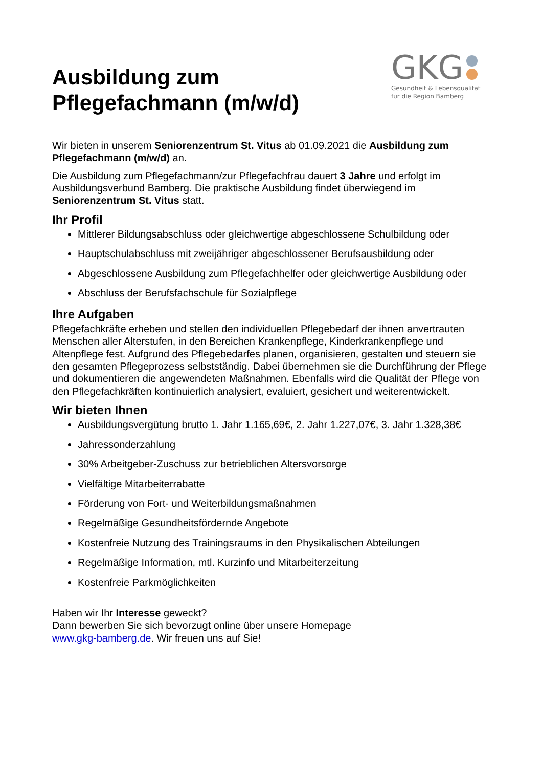Ausbildung zum
Pflegefachmann (m/w/d)
GKG
Gesundheit & Lebensqualität
für die Region Bamberg
Wir bieten in unserem Seniorenzentrum St. Vitus ab 01.09.2021 die Ausbildung zum Pflegefachmann (m/w/d) an.
Die Ausbildung zum Pflegefachmann/zur Pflegefachfrau dauert 3 Jahre und erfolgt im Ausbildungsverbund Bamberg. Die praktische Ausbildung findet überwiegend im Seniorenzentrum St. Vitus statt.
Ihr Profil
Mittlerer Bildungsabschluss oder gleichwertige abgeschlossene Schulbildung oder
Hauptschulabschluss mit zweijähriger abgeschlossener Berufsausbildung oder
Abgeschlossene Ausbildung zum Pflegefachhelfer oder gleichwertige Ausbildung oder
Abschluss der Berufsfachschule für Sozialpflege
Ihre Aufgaben
Pflegefachkräfte erheben und stellen den individuellen Pflegebedarf der ihnen anvertrauten Menschen aller Alterstufen, in den Bereichen Krankenpflege, Kinderkrankenpflege und Altenpflege fest. Aufgrund des Pflegebedarfes planen, organisieren, gestalten und steuern sie den gesamten Pflegeprozess selbstständig. Dabei übernehmen sie die Durchführung der Pflege und dokumentieren die angewendeten Maßnahmen. Ebenfalls wird die Qualität der Pflege von den Pflegefachkräften kontinuierlich analysiert, evaluiert, gesichert und weiterentwickelt.
Wir bieten Ihnen
Ausbildungsvergütung brutto 1. Jahr 1.165,69€, 2. Jahr 1.227,07€, 3. Jahr 1.328,38€
Jahressonderzahlung
30% Arbeitgeber-Zuschuss zur betrieblichen Altersvorsorge
Vielfältige Mitarbeiterrabatte
Förderung von Fort- und Weiterbildungsmaßnahmen
Regelmäßige Gesundheitsfördernde Angebote
Kostenfreie Nutzung des Trainingsraums in den Physikalischen Abteilungen
Regelmäßige Information, mtl. Kurzinfo und Mitarbeiterzeitung
Kostenfreie Parkmöglichkeiten
Haben wir Ihr Interesse geweckt?
Dann bewerben Sie sich bevorzugt online über unsere Homepage
www.gkg-bamberg.de. Wir freuen uns auf Sie!